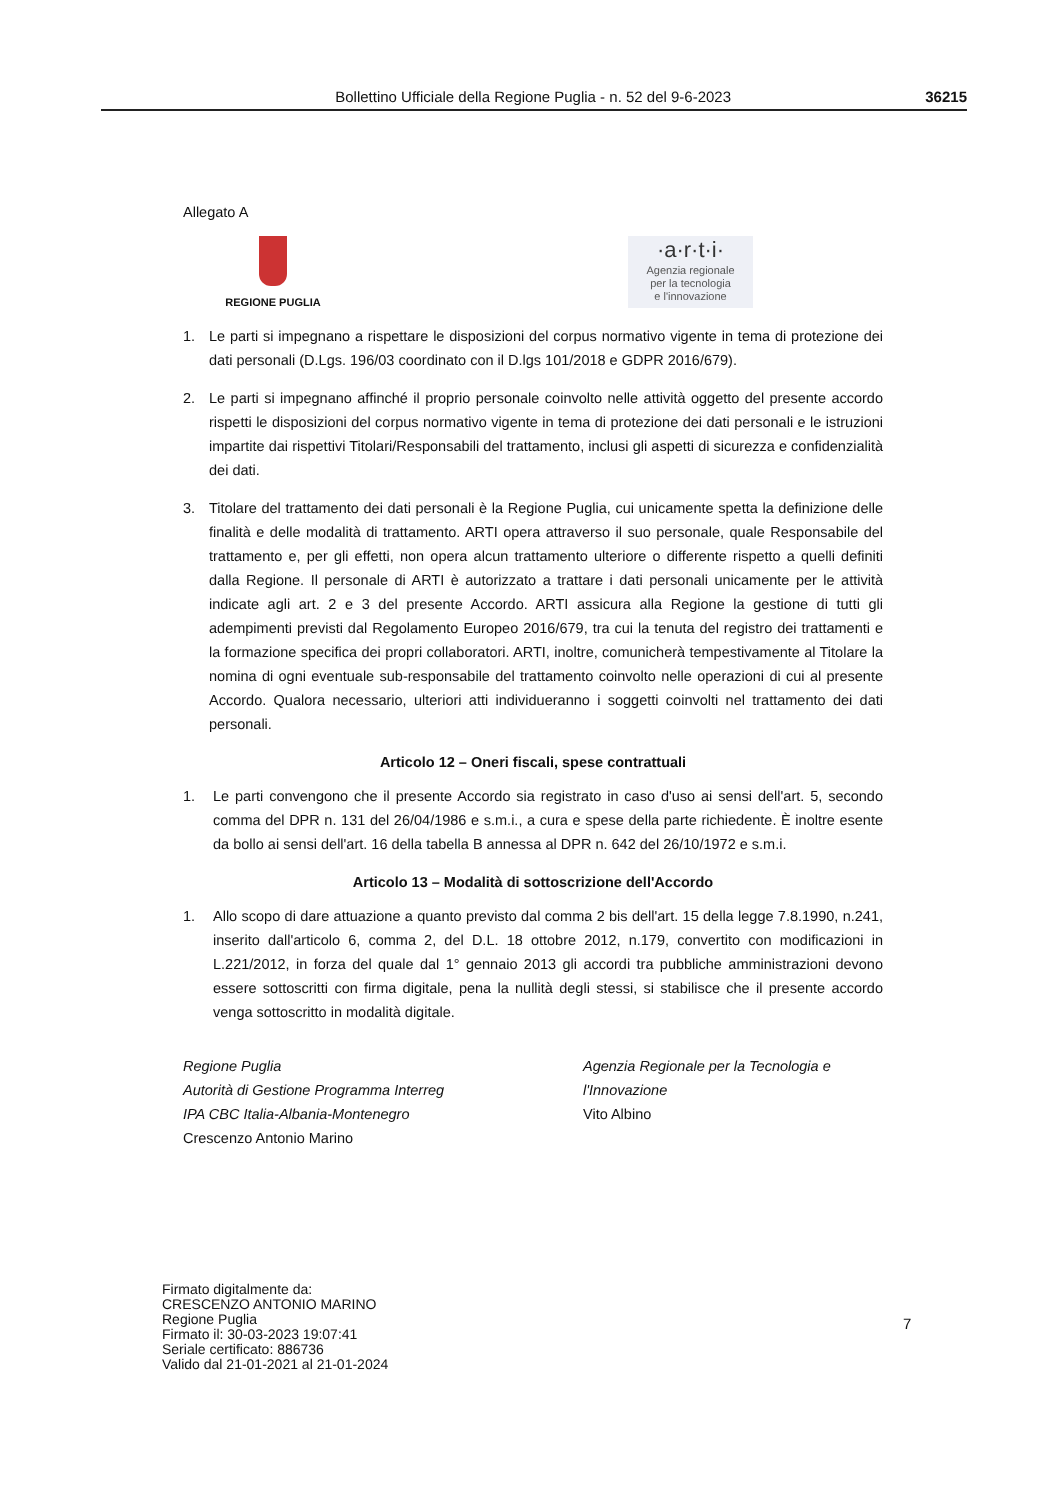Bollettino Ufficiale della Regione Puglia - n. 52 del 9-6-2023 36215
Allegato A
REGIONE PUGLIA
·a·r·t·i·
Agenzia regionale
per la tecnologia
e l'innovazione
1. Le parti si impegnano a rispettare le disposizioni del corpus normativo vigente in tema di protezione dei dati personali (D.Lgs. 196/03 coordinato con il D.lgs 101/2018 e GDPR 2016/679).
2. Le parti si impegnano affinché il proprio personale coinvolto nelle attività oggetto del presente accordo rispetti le disposizioni del corpus normativo vigente in tema di protezione dei dati personali e le istruzioni impartite dai rispettivi Titolari/Responsabili del trattamento, inclusi gli aspetti di sicurezza e confidenzialità dei dati.
3. Titolare del trattamento dei dati personali è la Regione Puglia, cui unicamente spetta la definizione delle finalità e delle modalità di trattamento. ARTI opera attraverso il suo personale, quale Responsabile del trattamento e, per gli effetti, non opera alcun trattamento ulteriore o differente rispetto a quelli definiti dalla Regione. Il personale di ARTI è autorizzato a trattare i dati personali unicamente per le attività indicate agli art. 2 e 3 del presente Accordo. ARTI assicura alla Regione la gestione di tutti gli adempimenti previsti dal Regolamento Europeo 2016/679, tra cui la tenuta del registro dei trattamenti e la formazione specifica dei propri collaboratori. ARTI, inoltre, comunicherà tempestivamente al Titolare la nomina di ogni eventuale sub-responsabile del trattamento coinvolto nelle operazioni di cui al presente Accordo. Qualora necessario, ulteriori atti individueranno i soggetti coinvolti nel trattamento dei dati personali.
Articolo 12 – Oneri fiscali, spese contrattuali
1. Le parti convengono che il presente Accordo sia registrato in caso d'uso ai sensi dell'art. 5, secondo comma del DPR n. 131 del 26/04/1986 e s.m.i., a cura e spese della parte richiedente. È inoltre esente da bollo ai sensi dell'art. 16 della tabella B annessa al DPR n. 642 del 26/10/1972 e s.m.i.
Articolo 13 – Modalità di sottoscrizione dell'Accordo
1. Allo scopo di dare attuazione a quanto previsto dal comma 2 bis dell'art. 15 della legge 7.8.1990, n.241, inserito dall'articolo 6, comma 2, del D.L. 18 ottobre 2012, n.179, convertito con modificazioni in L.221/2012, in forza del quale dal 1° gennaio 2013 gli accordi tra pubbliche amministrazioni devono essere sottoscritti con firma digitale, pena la nullità degli stessi, si stabilisce che il presente accordo venga sottoscritto in modalità digitale.
Regione Puglia
Autorità di Gestione Programma Interreg
IPA CBC Italia-Albania-Montenegro
Crescenzo Antonio Marino
Agenzia Regionale per la Tecnologia e l'Innovazione
Vito Albino
Firmato digitalmente da:
CRESCENZO ANTONIO MARINO
Regione Puglia
Firmato il: 30-03-2023 19:07:41
Seriale certificato: 886736
Valido dal 21-01-2021 al 21-01-2024
7